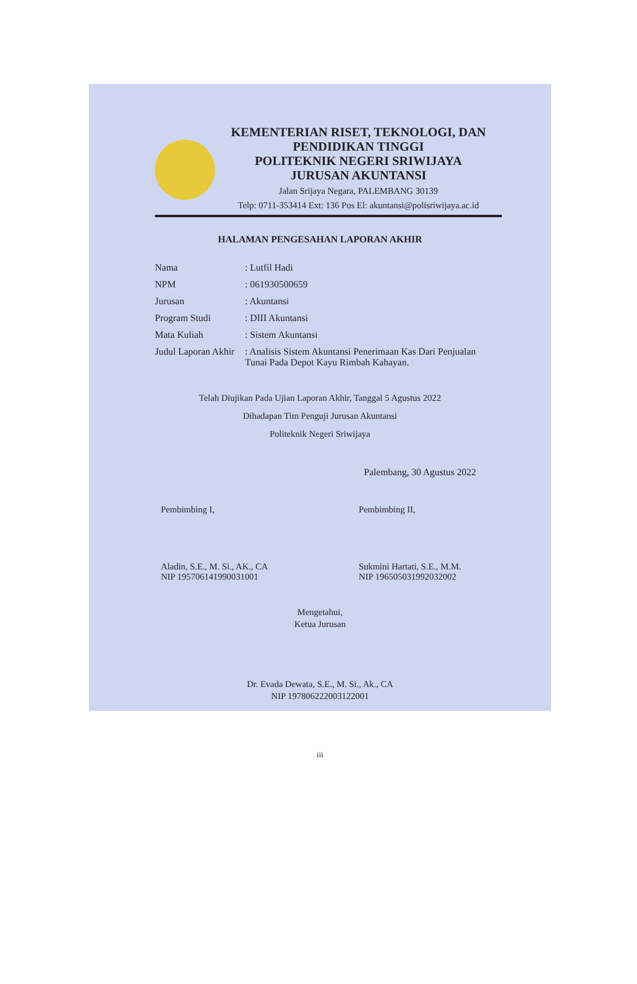KEMENTERIAN RISET, TEKNOLOGI, DAN
PENDIDIKAN TINGGI
POLITEKNIK NEGERI SRIWIJAYA
JURUSAN AKUNTANSI
Jalan Srijaya Negara, PALEMBANG 30139
Telp: 0711-353414 Ext: 136 Pos El: akuntansi@polisriwijaya.ac.id
HALAMAN PENGESAHAN LAPORAN AKHIR
| Nama | : Lutfil Hadi |
| NPM | : 061930500659 |
| Jurusan | : Akuntansi |
| Program Studi | : DIII Akuntansi |
| Mata Kuliah | : Sistem Akuntansi |
| Judul Laporan Akhir | : Analisis Sistem Akuntansi Penerimaan Kas Dari Penjualan Tunai Pada Depot Kayu Rimbah Kahayan. |
Telah Diujikan Pada Ujian Laporan Akhir, Tanggal 5 Agustus 2022
Dihadapan Tim Penguji Jurusan Akuntansi
Politeknik Negeri Sriwijaya
Palembang, 30 Agustus 2022
Pembimbing I,
Aladin, S.E., M. Si., AK., CA
NIP 195706141990031001
Pembimbing II,
Sukmini Hartati, S.E., M.M.
NIP 196505031992032002
Mengetahui,
Ketua Jurusan
Dr. Evada Dewata, S.E., M. Si., Ak., CA
NIP 197806222003122001
iii